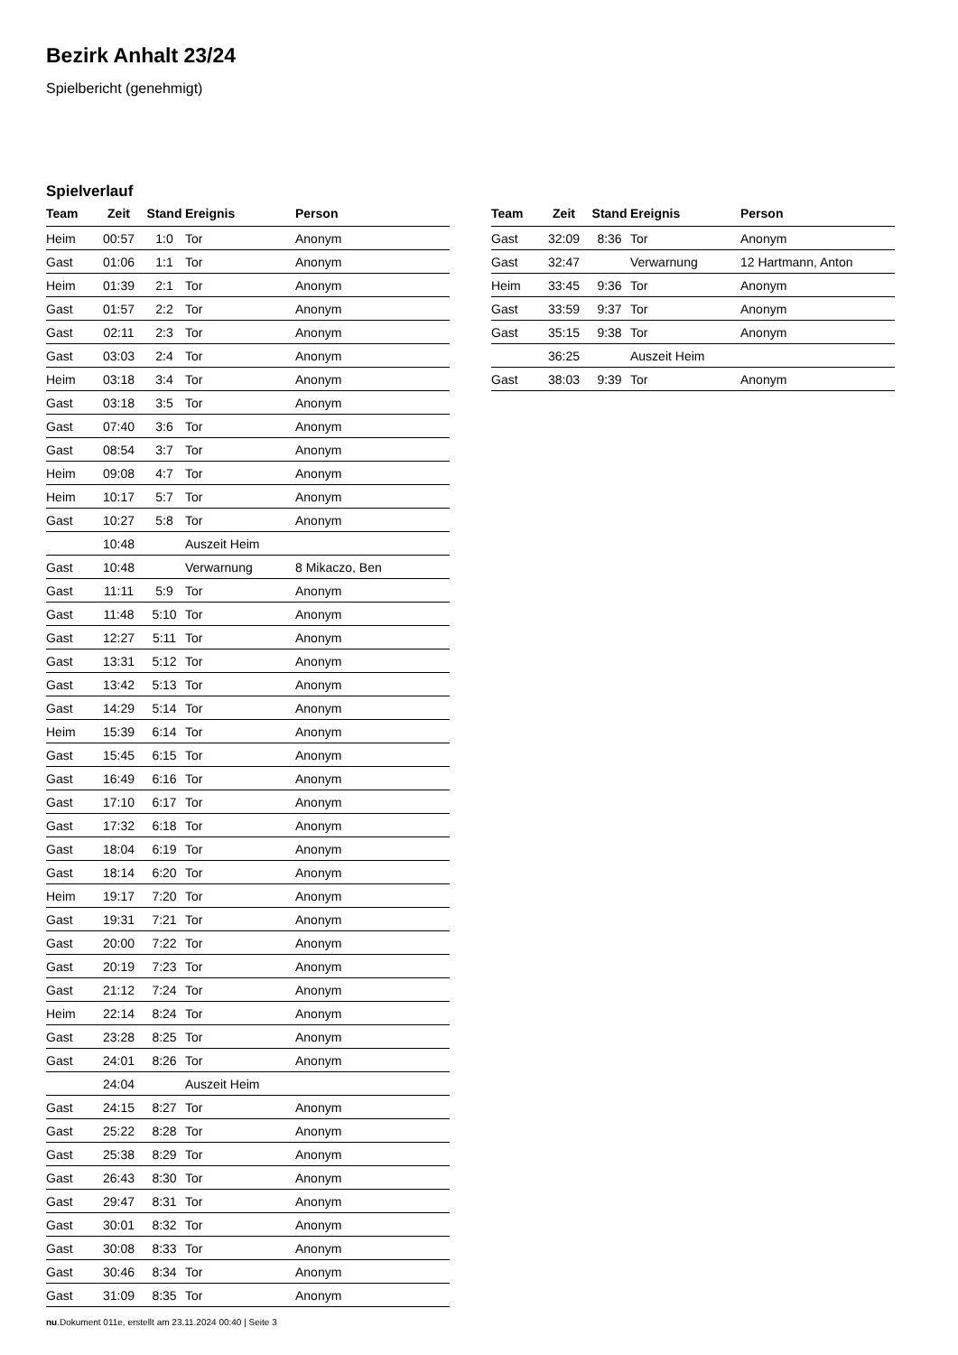Bezirk Anhalt 23/24
Spielbericht (genehmigt)
Spielverlauf
| Team | Zeit | Stand | Ereignis | Person |
| --- | --- | --- | --- | --- |
| Heim | 00:57 | 1:0 | Tor | Anonym |
| Gast | 01:06 | 1:1 | Tor | Anonym |
| Heim | 01:39 | 2:1 | Tor | Anonym |
| Gast | 01:57 | 2:2 | Tor | Anonym |
| Gast | 02:11 | 2:3 | Tor | Anonym |
| Gast | 03:03 | 2:4 | Tor | Anonym |
| Heim | 03:18 | 3:4 | Tor | Anonym |
| Gast | 03:18 | 3:5 | Tor | Anonym |
| Gast | 07:40 | 3:6 | Tor | Anonym |
| Gast | 08:54 | 3:7 | Tor | Anonym |
| Heim | 09:08 | 4:7 | Tor | Anonym |
| Heim | 10:17 | 5:7 | Tor | Anonym |
| Gast | 10:27 | 5:8 | Tor | Anonym |
| | 10:48 | | Auszeit Heim | |
| Gast | 10:48 | | Verwarnung | 8 Mikaczo, Ben |
| Gast | 11:11 | 5:9 | Tor | Anonym |
| Gast | 11:48 | 5:10 | Tor | Anonym |
| Gast | 12:27 | 5:11 | Tor | Anonym |
| Gast | 13:31 | 5:12 | Tor | Anonym |
| Gast | 13:42 | 5:13 | Tor | Anonym |
| Gast | 14:29 | 5:14 | Tor | Anonym |
| Heim | 15:39 | 6:14 | Tor | Anonym |
| Gast | 15:45 | 6:15 | Tor | Anonym |
| Gast | 16:49 | 6:16 | Tor | Anonym |
| Gast | 17:10 | 6:17 | Tor | Anonym |
| Gast | 17:32 | 6:18 | Tor | Anonym |
| Gast | 18:04 | 6:19 | Tor | Anonym |
| Gast | 18:14 | 6:20 | Tor | Anonym |
| Heim | 19:17 | 7:20 | Tor | Anonym |
| Gast | 19:31 | 7:21 | Tor | Anonym |
| Gast | 20:00 | 7:22 | Tor | Anonym |
| Gast | 20:19 | 7:23 | Tor | Anonym |
| Gast | 21:12 | 7:24 | Tor | Anonym |
| Heim | 22:14 | 8:24 | Tor | Anonym |
| Gast | 23:28 | 8:25 | Tor | Anonym |
| Gast | 24:01 | 8:26 | Tor | Anonym |
| | 24:04 | | Auszeit Heim | |
| Gast | 24:15 | 8:27 | Tor | Anonym |
| Gast | 25:22 | 8:28 | Tor | Anonym |
| Gast | 25:38 | 8:29 | Tor | Anonym |
| Gast | 26:43 | 8:30 | Tor | Anonym |
| Gast | 29:47 | 8:31 | Tor | Anonym |
| Gast | 30:01 | 8:32 | Tor | Anonym |
| Gast | 30:08 | 8:33 | Tor | Anonym |
| Gast | 30:46 | 8:34 | Tor | Anonym |
| Gast | 31:09 | 8:35 | Tor | Anonym |
| Team | Zeit | Stand | Ereignis | Person |
| --- | --- | --- | --- | --- |
| Gast | 32:09 | 8:36 | Tor | Anonym |
| Gast | 32:47 | | Verwarnung | 12 Hartmann, Anton |
| Heim | 33:45 | 9:36 | Tor | Anonym |
| Gast | 33:59 | 9:37 | Tor | Anonym |
| Gast | 35:15 | 9:38 | Tor | Anonym |
| | 36:25 | | Auszeit Heim | |
| Gast | 38:03 | 9:39 | Tor | Anonym |
nu.Dokument 011e, erstellt am 23.11.2024 00:40 | Seite 3